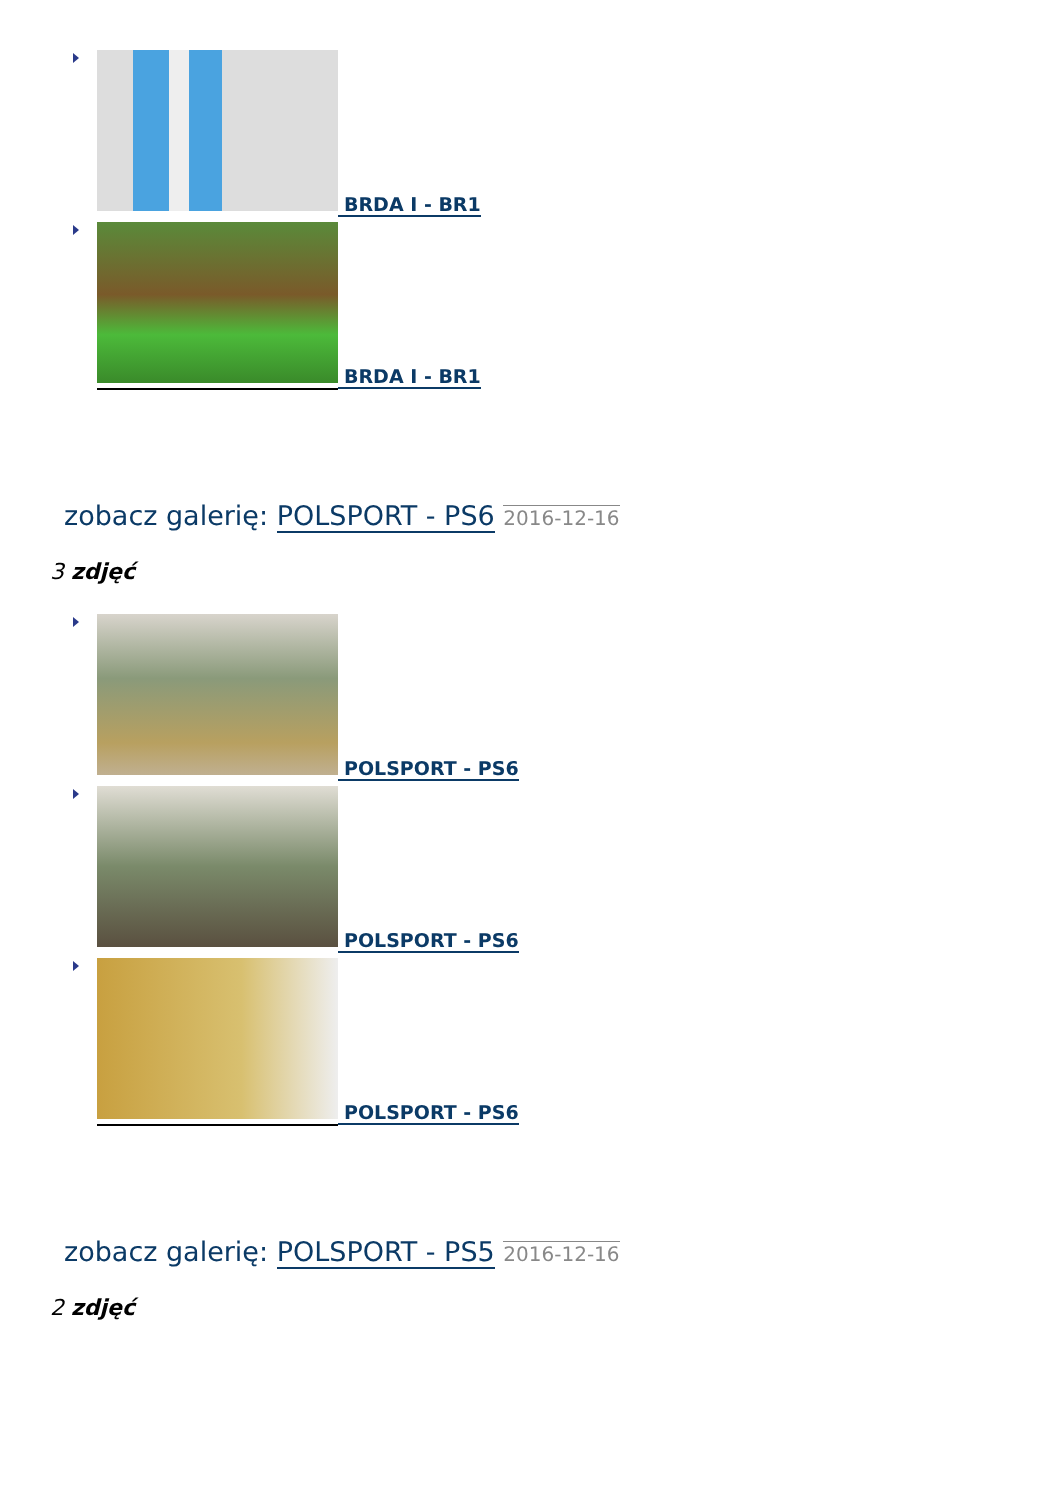BRDA I - BR1
BRDA I - BR1
zobacz galerię: POLSPORT - PS6 2016-12-16
3 zdjęć
POLSPORT - PS6
POLSPORT - PS6
POLSPORT - PS6
zobacz galerię: POLSPORT - PS5 2016-12-16
2 zdjęć